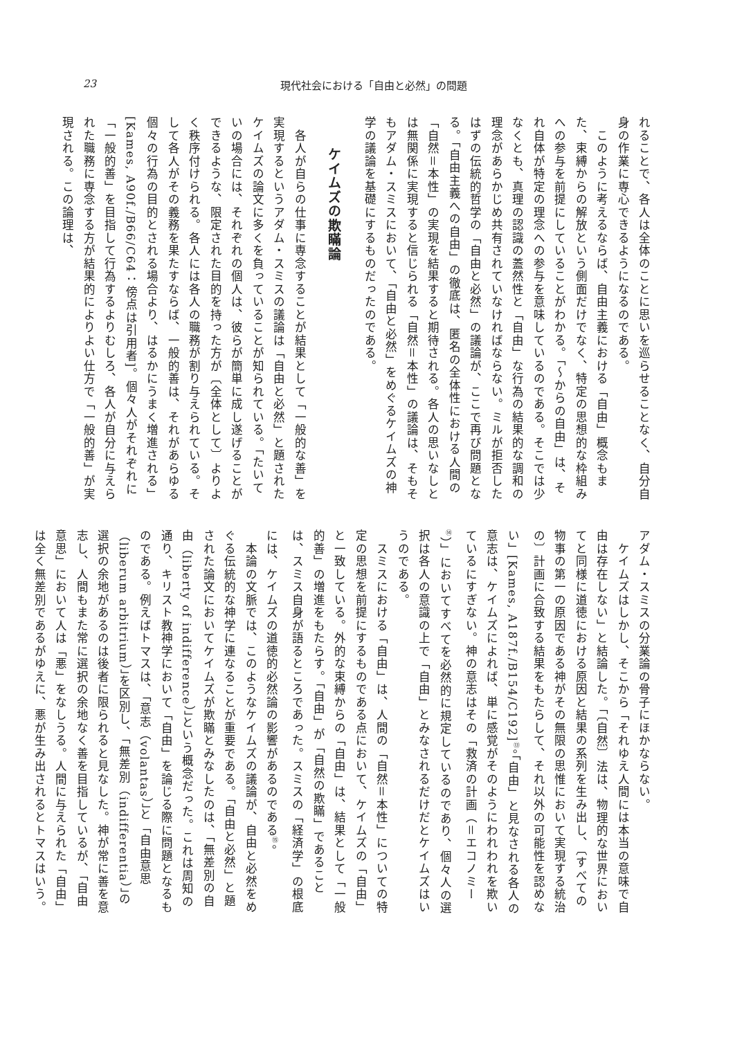23 現代社会における「自由と必然」の問題
れることで、各人は全体のことに思いを巡らせることなく、自分自身の作業に専心できるようになるのである。
　このように考えるならば、自由主義における「自由」概念もまた、束縛からの解放という側面だけでなく、特定の思想的な枠組みへの参与を前提にしていることがわかる。「〜からの自由」は、それ自体が特定の理念への参与を意味しているのである。そこでは少なくとも、真理の認識の蓋然性と「自由」な行為の結果的な調和の理念があらかじめ共有されていなければならない。ミルが拒否したはずの伝統的哲学の「自由と必然」の議論が、ここで再び問題となる。「自由主義への自由」の徹底は、匿名の全体性における人間の「自然＝本性」の実現を結果すると期待される。各人の思いなしとは無関係に実現すると信じられる「自然＝本性」の議論は、そもそもアダム・スミスにおいて、「自由と必然」をめぐるケイムズの神学の議論を基礎にするものだったのである。
ケイムズの欺瞞論
　各人が自らの仕事に専念することが結果として「一般的な善」を実現するというアダム・スミスの議論は「自由と必然」と題されたケイムズの論文に多くを負っていることが知られている。「たいていの場合には、それぞれの個人は、彼らが簡単に成し遂げることができるような、限定された目的を持った方が〔全体として〕よりよく秩序付けられる。各人には各人の職務が割り与えられている。そして各人がその義務を果たすならば、一般的善は、それがあらゆる個々の行為の目的とされる場合より、はるかにうまく増進される」[Kames, A90f./B66/C64：傍点は引用者]。個々人がそれぞれに「一般的善」を目指して行為するよりむしろ、各人が自分に与えられた職務に専念する方が結果的によりよい仕方で「一般的善」が実現される。この論理は、
アダム・スミスの分業論の骨子にほかならない。
　ケイムズはしかし、そこから「それゆえ人間には本当の意味で自由は存在しない」と結論した。「〔自然〕法は、物理的な世界においてと同様に道徳における原因と結果の系列を生み出し、〔すべての物事の第一の原因である神がその無限の思惟において実現する統治の〕計画に合致する結果をもたらして、それ以外の可能性を認めない」[Kames, A187f./B154/C192]<sup>⑬</sup>。「自由」と見なされる各人の意志は、ケイムズによれば、単に感覚がそのようにわれわれを欺いているにすぎない。神の意志はその「救済の計画（＝エコノミー<sup>⑭</sup>）」においてすべてを必然的に規定しているのであり、個々人の選択は各人の意識の上で「自由」とみなされるだけだとケイムズはいうのである。
　スミスにおける「自由」は、人間の「自然＝本性」についての特定の思想を前提にするものである点において、ケイムズの「自由」と一致している。外的な束縛からの「自由」は、結果として「一般的善」の増進をもたらす。「自由」が「自然の欺瞞」であることは、スミス自身が語るところであった。スミスの「経済学」の根底には、ケイムズの道徳的必然論の影響があるのである<sup>⑮</sup>。
　本論の文脈では、このようなケイムズの議論が、自由と必然をめぐる伝統的な神学に連なることが重要である。「自由と必然」と題された論文においてケイムズが欺瞞とみなしたのは、「無差別の自由（liberty of indifference）」という概念だった。これは周知の通り、キリスト教神学において「自由」を論じる際に問題となるものである。例えばトマスは、「意志（volantas）」と「自由意思（liberum arbitrium）」を区別し、「無差別（indifferentia）」の選択の余地があるのは後者に限られると見なした。神が常に善を意志し、人間もまた常に選択の余地なく善を目指しているが、「自由意思」において人は「悪」をなしうる。人間に与えられた「自由」は全く無差別であるがゆえに、悪が生み出されるとトマスはいう。